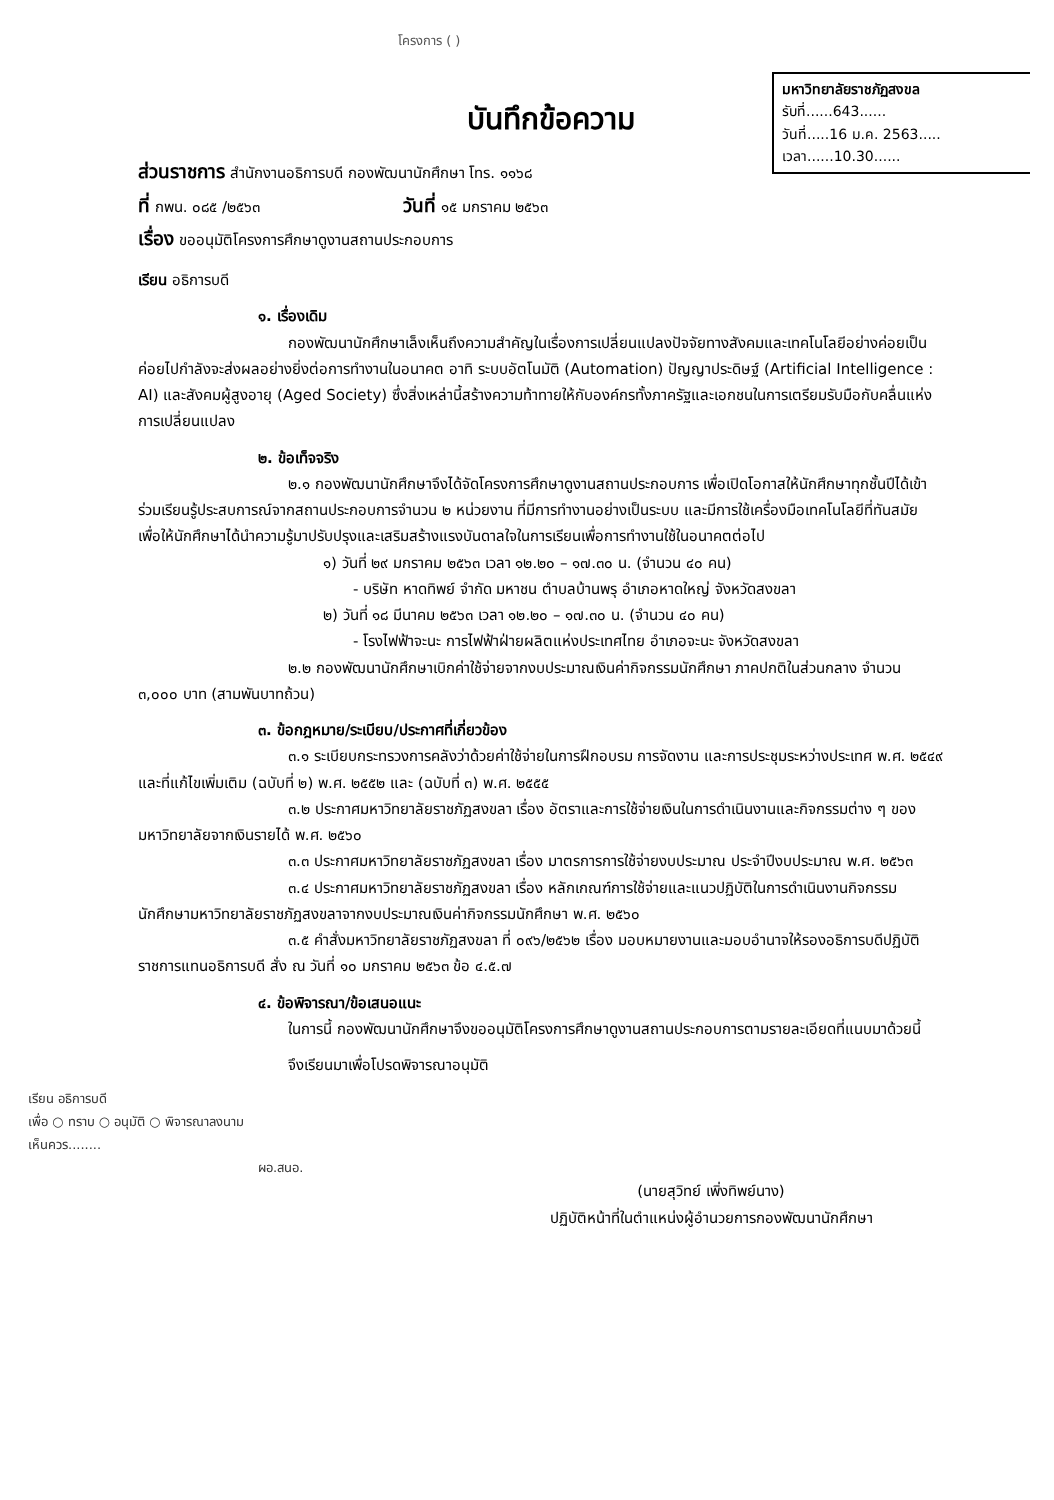มหาวิทยาลัยราชภัฏสงขล
รับที่......643......
วันที่.....16 ม.ค. 2563.....
เวลา......10.30......
โครงการ ( )
บันทึกข้อความ
ส่วนราชการ สำนักงานอธิการบดี กองพัฒนานักศึกษา โทร. ๑๑๖๘
ที่ กพน. ๐๘๕ /๒๕๖๓ วันที่ ๑๕ มกราคม ๒๕๖๓
เรื่อง ขออนุมัติโครงการศึกษาดูงานสถานประกอบการ
เรียน อธิการบดี
๑. เรื่องเดิม
กองพัฒนานักศึกษาเล็งเห็นถึงความสำคัญในเรื่องการเปลี่ยนแปลงปัจจัยทางสังคมและเทคโนโลยีอย่างค่อยเป็นค่อยไปกำลังจะส่งผลอย่างยิ่งต่อการทำงานในอนาคต อาทิ ระบบอัตโนมัติ (Automation) ปัญญาประดิษฐ์ (Artificial Intelligence : AI) และสังคมผู้สูงอายุ (Aged Society) ซึ่งสิ่งเหล่านี้สร้างความท้าทายให้กับองค์กรทั้งภาครัฐและเอกชนในการเตรียมรับมือกับคลื่นแห่งการเปลี่ยนแปลง
๒. ข้อเท็จจริง
๒.๑ กองพัฒนานักศึกษาจึงได้จัดโครงการศึกษาดูงานสถานประกอบการ เพื่อเปิดโอกาสให้นักศึกษาทุกชั้นปีได้เข้าร่วมเรียนรู้ประสบการณ์จากสถานประกอบการจำนวน ๒ หน่วยงาน ที่มีการทำงานอย่างเป็นระบบ และมีการใช้เครื่องมือเทคโนโลยีที่ทันสมัย เพื่อให้นักศึกษาได้นำความรู้มาปรับปรุงและเสริมสร้างแรงบันดาลใจในการเรียนเพื่อการทำงานใช้ในอนาคตต่อไป
๑) วันที่ ๒๙ มกราคม ๒๕๖๓ เวลา ๑๒.๒๐ – ๑๗.๓๐ น. (จำนวน ๔๐ คน)
- บริษัท หาดทิพย์ จำกัด มหาชน ตำบลบ้านพรุ อำเภอหาดใหญ่ จังหวัดสงขลา
๒) วันที่ ๑๘ มีนาคม ๒๕๖๓ เวลา ๑๒.๒๐ – ๑๗.๓๐ น. (จำนวน ๔๐ คน)
- โรงไฟฟ้าจะนะ การไฟฟ้าฝ่ายผลิตแห่งประเทศไทย อำเภอจะนะ จังหวัดสงขลา
๒.๒ กองพัฒนานักศึกษาเบิกค่าใช้จ่ายจากงบประมาณเงินค่ากิจกรรมนักศึกษา ภาคปกติในส่วนกลาง จำนวน ๓,๐๐๐ บาท (สามพันบาทถ้วน)
๓. ข้อกฎหมาย/ระเบียบ/ประกาศที่เกี่ยวข้อง
๓.๑ ระเบียบกระทรวงการคลังว่าด้วยค่าใช้จ่ายในการฝึกอบรม การจัดงาน และการประชุมระหว่างประเทศ พ.ศ. ๒๕๔๙ และที่แก้ไขเพิ่มเติม (ฉบับที่ ๒) พ.ศ. ๒๕๕๒ และ (ฉบับที่ ๓) พ.ศ. ๒๕๕๕
๓.๒ ประกาศมหาวิทยาลัยราชภัฏสงขลา เรื่อง อัตราและการใช้จ่ายเงินในการดำเนินงานและกิจกรรมต่าง ๆ ของมหาวิทยาลัยจากเงินรายได้ พ.ศ. ๒๕๖๐
๓.๓ ประกาศมหาวิทยาลัยราชภัฏสงขลา เรื่อง มาตรการการใช้จ่ายงบประมาณ ประจำปีงบประมาณ พ.ศ. ๒๕๖๓
๓.๔ ประกาศมหาวิทยาลัยราชภัฏสงขลา เรื่อง หลักเกณฑ์การใช้จ่ายและแนวปฏิบัติในการดำเนินงานกิจกรรมนักศึกษามหาวิทยาลัยราชภัฏสงขลาจากงบประมาณเงินค่ากิจกรรมนักศึกษา พ.ศ. ๒๕๖๐
๓.๕ คำสั่งมหาวิทยาลัยราชภัฏสงขลา ที่ ๐๙๖/๒๕๖๒ เรื่อง มอบหมายงานและมอบอำนาจให้รองอธิการบดีปฏิบัติราชการแทนอธิการบดี สั่ง ณ วันที่ ๑๐ มกราคม ๒๕๖๓ ข้อ ๔.๕.๗
๔. ข้อพิจารณา/ข้อเสนอแนะ
ในการนี้ กองพัฒนานักศึกษาจึงขออนุมัติโครงการศึกษาดูงานสถานประกอบการตามรายละเอียดที่แนบมาด้วยนี้
จึงเรียนมาเพื่อโปรดพิจารณาอนุมัติ
เรียน อธิการบดี
เพื่อ ○ ทราบ ○ อนุมัติ ○ พิจารณาลงนาม
เห็นควร........
ผอ.สนอ.
(นายสุวิทย์ เพิ่งทิพย์นาง)
ปฏิบัติหน้าที่ในตำแหน่งผู้อำนวยการกองพัฒนานักศึกษา